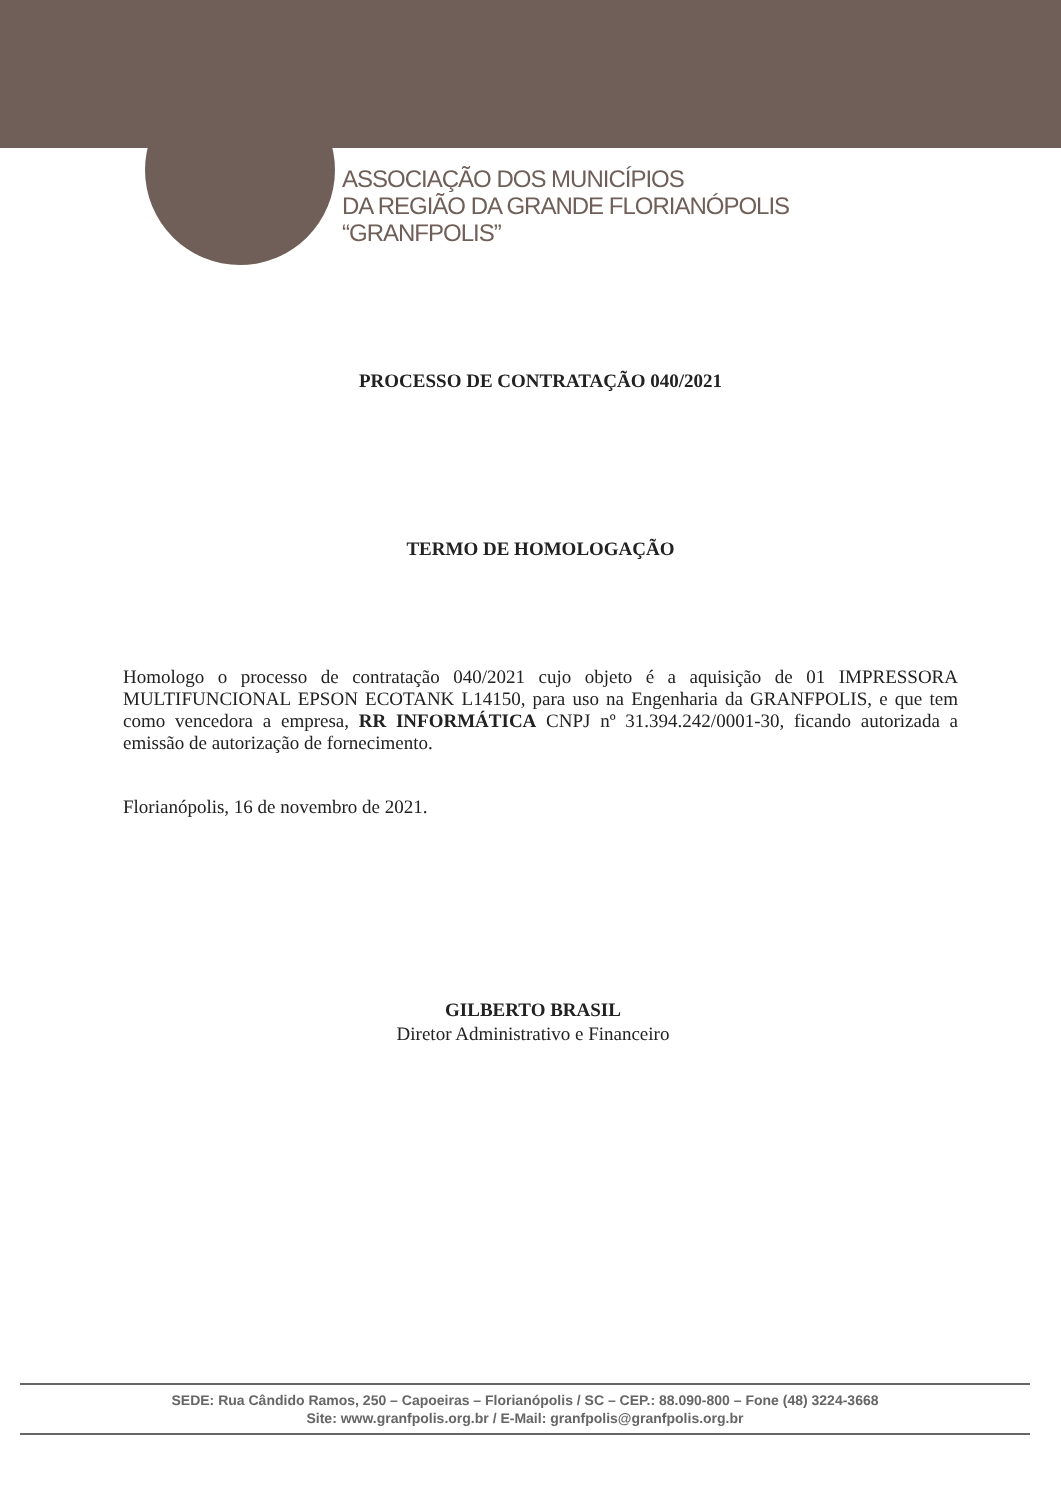ASSOCIAÇÃO DOS MUNICÍPIOS
DA REGIÃO DA GRANDE FLORIANÓPOLIS
“GRANFPOLIS”
PROCESSO DE CONTRATAÇÃO 040/2021
TERMO DE HOMOLOGAÇÃO
Homologo o processo de contratação 040/2021 cujo objeto é a aquisição de 01 IMPRESSORA MULTIFUNCIONAL EPSON ECOTANK L14150, para uso na Engenharia da GRANFPOLIS, e que tem como vencedora a empresa, RR INFORMÁTICA CNPJ nº 31.394.242/0001-30, ficando autorizada a emissão de autorização de fornecimento.
Florianópolis, 16 de novembro de 2021.
GILBERTO BRASIL
Diretor Administrativo e Financeiro
SEDE: Rua Cândido Ramos, 250 – Capoeiras – Florianópolis / SC – CEP.: 88.090-800 – Fone (48) 3224-3668
Site: www.granfpolis.org.br / E-Mail: granfpolis@granfpolis.org.br